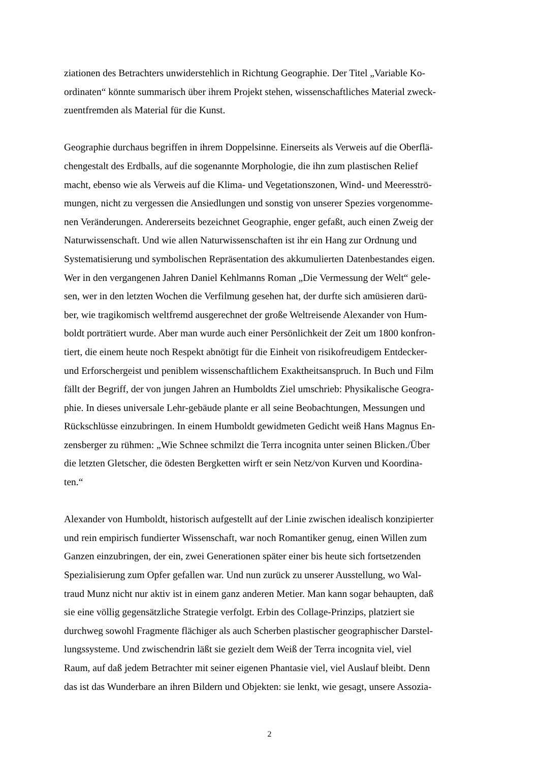ziationen des Betrachters unwiderstehlich in Richtung Geographie. Der Titel „Variable Ko-
ordinaten“ könnte summarisch über ihrem Projekt stehen, wissenschaftliches Material zweck-
zuentfremden als Material für die Kunst.
Geographie durchaus begriffen in ihrem Doppelsinne. Einerseits als Verweis auf die Oberflä-
chengestalt des Erdballs, auf die sogenannte Morphologie, die ihn zum plastischen Relief
macht, ebenso wie als Verweis auf die Klima- und Vegetationszonen, Wind- und Meeresströ-
mungen, nicht zu vergessen die Ansiedlungen und sonstig von unserer Spezies vorgenomme-
nen Veränderungen. Andererseits bezeichnet Geographie, enger gefaßt, auch einen Zweig der
Naturwissenschaft. Und wie allen Naturwissenschaften ist ihr ein Hang zur Ordnung und
Systematisierung und symbolischen Repräsentation des akkumulierten Datenbestandes eigen.
Wer in den vergangenen Jahren Daniel Kehlmanns Roman „Die Vermessung der Welt“ gele-
sen, wer in den letzten Wochen die Verfilmung gesehen hat, der durfte sich amüsieren darü-
ber, wie tragikomisch weltfremd ausgerechnet der große Weltreisende Alexander von Hum-
boldt porträtiert wurde. Aber man wurde auch einer Persönlichkeit der Zeit um 1800 konfron-
tiert, die einem heute noch Respekt abnötigt für die Einheit von risikofreudigem Entdecker-
und Erforschergeist und peniblem wissenschaftlichem Exaktheitsanspruch. In Buch und Film
fällt der Begriff, der von jungen Jahren an Humboldts Ziel umschrieb: Physikalische Geogra-
phie. In dieses universale Lehr-gebäude plante er all seine Beobachtungen, Messungen und
Rückschlüsse einzubringen. In einem Humboldt gewidmeten Gedicht weiß Hans Magnus En-
zensberger zu rühmen: „Wie Schnee schmilzt die Terra incognita unter seinen Blicken./Über
die letzten Gletscher, die ödesten Bergketten wirft er sein Netz/von Kurven und Koordina-
ten.“
Alexander von Humboldt, historisch aufgestellt auf der Linie zwischen idealisch konzipierter
und rein empirisch fundierter Wissenschaft, war noch Romantiker genug, einen Willen zum
Ganzen einzubringen, der ein, zwei Generationen später einer bis heute sich fortsetzenden
Spezialisierung zum Opfer gefallen war. Und nun zurück zu unserer Ausstellung, wo Wal-
traud Munz nicht nur aktiv ist in einem ganz anderen Metier. Man kann sogar behaupten, daß
sie eine völlig gegensätzliche Strategie verfolgt. Erbin des Collage-Prinzips, platziert sie
durchweg sowohl Fragmente flächiger als auch Scherben plastischer geographischer Darstel-
lungssysteme. Und zwischendrin läßt sie gezielt dem Weiß der Terra incognita viel, viel
Raum, auf daß jedem Betrachter mit seiner eigenen Phantasie viel, viel Auslauf bleibt. Denn
das ist das Wunderbare an ihren Bildern und Objekten: sie lenkt, wie gesagt, unsere Assozia-
2